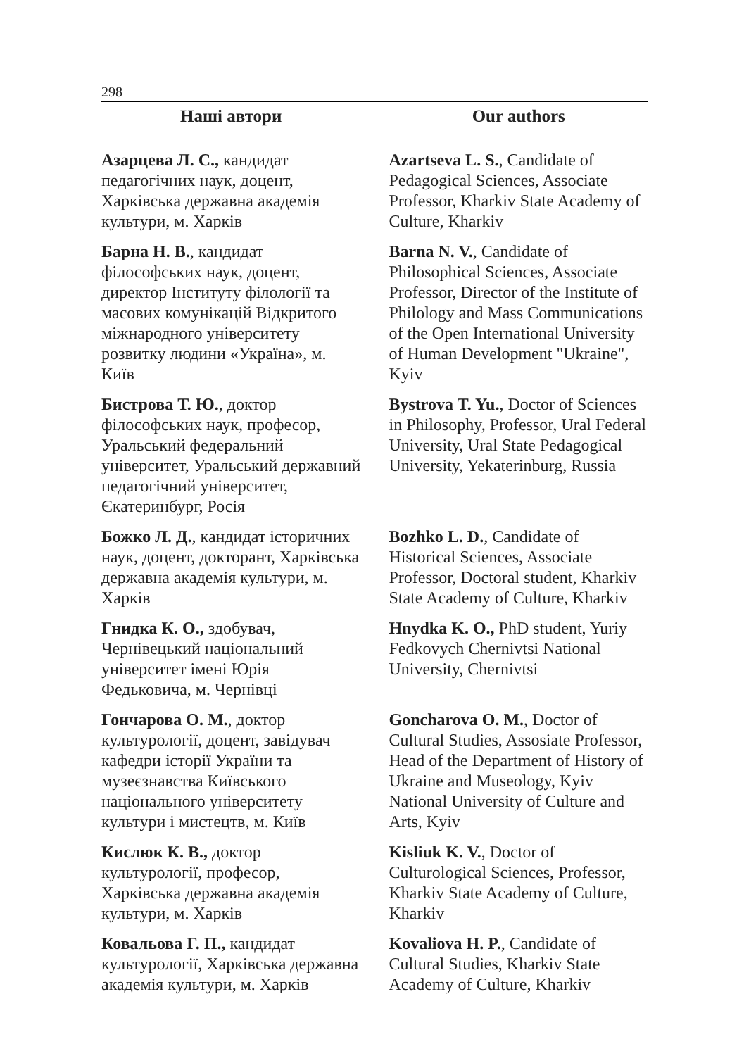298
Наші автори Our authors
Азарцева Л. С., кандидат педагогічних наук, доцент, Харківська державна академія культури, м. Харків
Azartseva L. S., Candidate of Pedagogical Sciences, Associate Professor, Kharkiv State Academy of Culture, Kharkiv
Барна Н. В., кандидат філософських наук, доцент, директор Інституту філології та масових комунікацій Відкритого міжнародного університету розвитку людини «Україна», м. Київ
Barna N. V., Candidate of Philosophical Sciences, Associate Professor, Director of the Institute of Philology and Mass Communications of the Open International University of Human Development "Ukraine", Kyiv
Бистрова Т. Ю., доктор філософських наук, професор, Уральський федеральний університет, Уральський державний педагогічний університет, Єкатеринбург, Росія
Bystrova T. Yu., Doctor of Sciences in Philosophy, Professor, Ural Federal University, Ural State Pedagogical University, Yekaterinburg, Russia
Божко Л. Д., кандидат історичних наук, доцент, докторант, Харківська державна академія культури, м. Харків
Bozhko L. D., Candidate of Historical Sciences, Associate Professor, Doctoral student, Kharkiv State Academy of Culture, Kharkiv
Гнидка К. О., здобувач, Чернівецький національний університет імені Юрія Федьковича, м. Чернівці
Hnydka K. O., PhD student, Yuriy Fedkovych Chernivtsi National University, Chernivtsi
Гончарова О. М., доктор культурології, доцент, завідувач кафедри історії України та музеєзнавства Київського національного університету культури і мистецтв, м. Київ
Goncharova O. M., Doctor of Cultural Studies, Assosiate Professor, Head of the Department of History of Ukraine and Museology, Kyiv National University of Culture and Arts, Kyiv
Кислюк К. В., доктор культурології, професор, Харківська державна академія культури, м. Харків
Kisliuk K. V., Doctor of Culturological Sciences, Professor, Kharkiv State Academy of Culture, Kharkiv
Ковальова Г. П., кандидат культурології, Харківська державна академія культури, м. Харків
Kovaliova H. P., Candidate of Cultural Studies, Kharkiv State Academy of Culture, Kharkiv